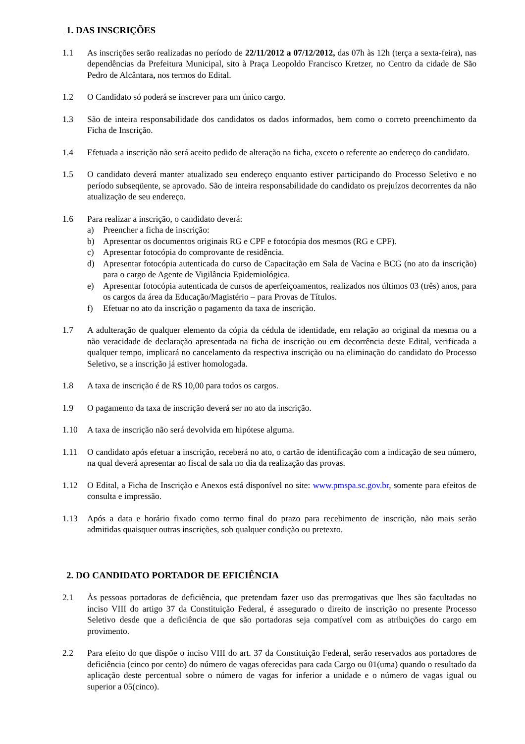1. DAS INSCRIÇÕES
1.1 As inscrições serão realizadas no período de 22/11/2012 a 07/12/2012, das 07h às 12h (terça a sexta-feira), nas dependências da Prefeitura Municipal, sito à Praça Leopoldo Francisco Kretzer, no Centro da cidade de São Pedro de Alcântara, nos termos do Edital.
1.2 O Candidato só poderá se inscrever para um único cargo.
1.3 São de inteira responsabilidade dos candidatos os dados informados, bem como o correto preenchimento da Ficha de Inscrição.
1.4 Efetuada a inscrição não será aceito pedido de alteração na ficha, exceto o referente ao endereço do candidato.
1.5 O candidato deverá manter atualizado seu endereço enquanto estiver participando do Processo Seletivo e no período subseqüente, se aprovado. São de inteira responsabilidade do candidato os prejuízos decorrentes da não atualização de seu endereço.
1.6 Para realizar a inscrição, o candidato deverá:
a) Preencher a ficha de inscrição:
b) Apresentar os documentos originais RG e CPF e fotocópia dos mesmos (RG e CPF).
c) Apresentar fotocópia do comprovante de residência.
d) Apresentar fotocópia autenticada do curso de Capacitação em Sala de Vacina e BCG (no ato da inscrição) para o cargo de Agente de Vigilância Epidemiológica.
e) Apresentar fotocópia autenticada de cursos de aperfeiçoamentos, realizados nos últimos 03 (três) anos, para os cargos da área da Educação/Magistério – para Provas de Títulos.
f) Efetuar no ato da inscrição o pagamento da taxa de inscrição.
1.7 A adulteração de qualquer elemento da cópia da cédula de identidade, em relação ao original da mesma ou a não veracidade de declaração apresentada na ficha de inscrição ou em decorrência deste Edital, verificada a qualquer tempo, implicará no cancelamento da respectiva inscrição ou na eliminação do candidato do Processo Seletivo, se a inscrição já estiver homologada.
1.8 A taxa de inscrição é de R$ 10,00 para todos os cargos.
1.9 O pagamento da taxa de inscrição deverá ser no ato da inscrição.
1.10 A taxa de inscrição não será devolvida em hipótese alguma.
1.11 O candidato após efetuar a inscrição, receberá no ato, o cartão de identificação com a indicação de seu número, na qual deverá apresentar ao fiscal de sala no dia da realização das provas.
1.12 O Edital, a Ficha de Inscrição e Anexos está disponível no site: www.pmspa.sc.gov.br, somente para efeitos de consulta e impressão.
1.13 Após a data e horário fixado como termo final do prazo para recebimento de inscrição, não mais serão admitidas quaisquer outras inscrições, sob qualquer condição ou pretexto.
2. DO CANDIDATO PORTADOR DE EFICIÊNCIA
2.1 Às pessoas portadoras de deficiência, que pretendam fazer uso das prerrogativas que lhes são facultadas no inciso VIII do artigo 37 da Constituição Federal, é assegurado o direito de inscrição no presente Processo Seletivo desde que a deficiência de que são portadoras seja compatível com as atribuições do cargo em provimento.
2.2 Para efeito do que dispõe o inciso VIII do art. 37 da Constituição Federal, serão reservados aos portadores de deficiência (cinco por cento) do número de vagas oferecidas para cada Cargo ou 01(uma) quando o resultado da aplicação deste percentual sobre o número de vagas for inferior a unidade e o número de vagas igual ou superior a 05(cinco).